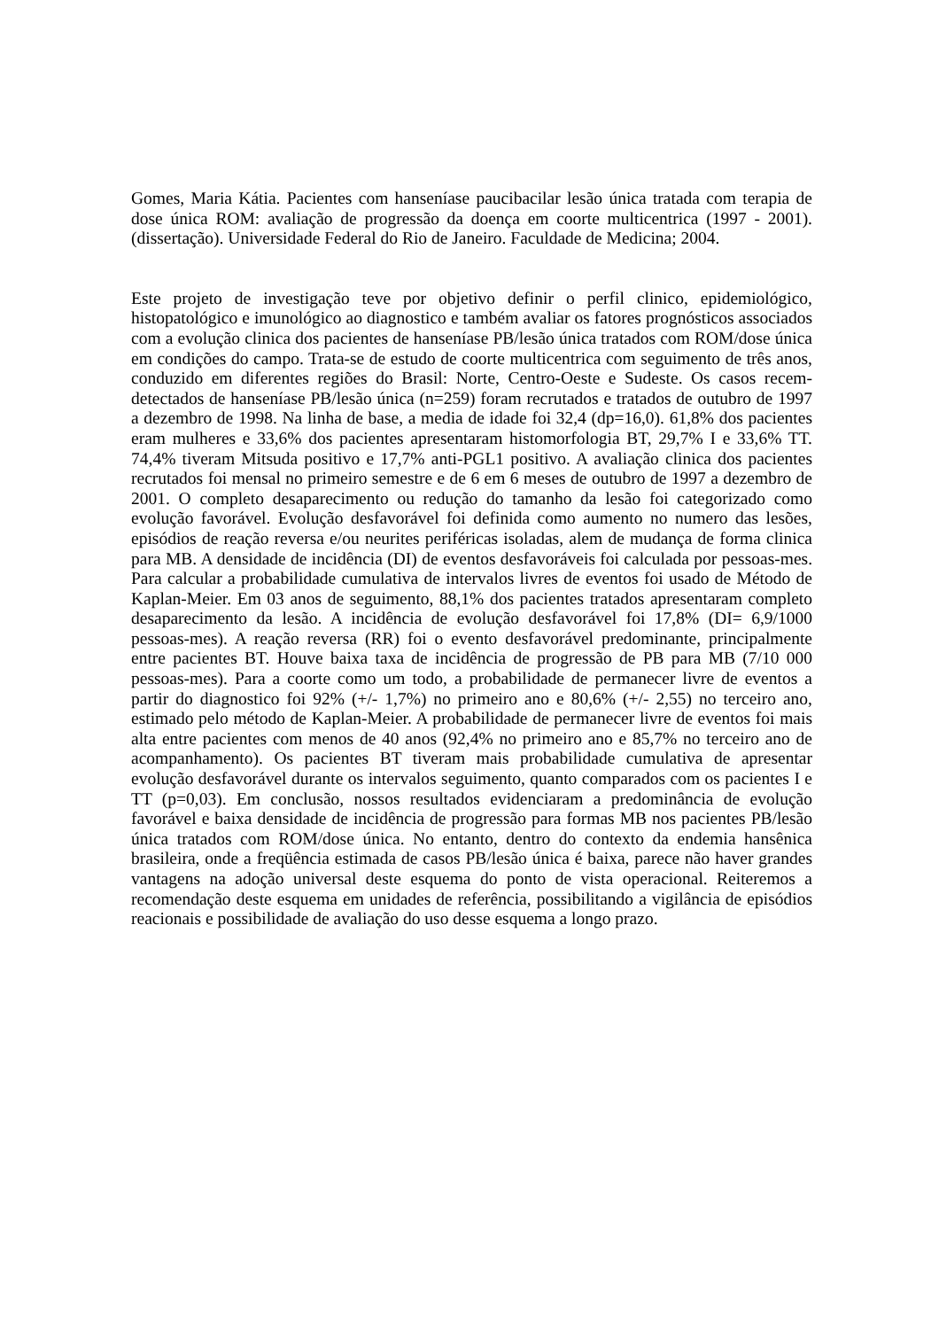Gomes, Maria Kátia. Pacientes com hanseníase paucibacilar lesão única tratada com terapia de dose única ROM: avaliação de progressão da doença em coorte multicentrica (1997 - 2001). (dissertação). Universidade Federal do Rio de Janeiro. Faculdade de Medicina; 2004.
Este projeto de investigação teve por objetivo definir o perfil clinico, epidemiológico, histopatológico e imunológico ao diagnostico e também avaliar os fatores prognósticos associados com a evolução clinica dos pacientes de hanseníase PB/lesão única tratados com ROM/dose única em condições do campo. Trata-se de estudo de coorte multicentrica com seguimento de três anos, conduzido em diferentes regiões do Brasil: Norte, Centro-Oeste e Sudeste. Os casos recem-detectados de hanseníase PB/lesão única (n=259) foram recrutados e tratados de outubro de 1997 a dezembro de 1998. Na linha de base, a media de idade foi 32,4 (dp=16,0). 61,8% dos pacientes eram mulheres e 33,6% dos pacientes apresentaram histomorfologia BT, 29,7% I e 33,6% TT. 74,4% tiveram Mitsuda positivo e 17,7% anti-PGL1 positivo. A avaliação clinica dos pacientes recrutados foi mensal no primeiro semestre e de 6 em 6 meses de outubro de 1997 a dezembro de 2001. O completo desaparecimento ou redução do tamanho da lesão foi categorizado como evolução favorável. Evolução desfavorável foi definida como aumento no numero das lesões, episódios de reação reversa e/ou neurites periféricas isoladas, alem de mudança de forma clinica para MB. A densidade de incidência (DI) de eventos desfavoráveis foi calculada por pessoas-mes. Para calcular a probabilidade cumulativa de intervalos livres de eventos foi usado de Método de Kaplan-Meier. Em 03 anos de seguimento, 88,1% dos pacientes tratados apresentaram completo desaparecimento da lesão. A incidência de evolução desfavorável foi 17,8% (DI= 6,9/1000 pessoas-mes). A reação reversa (RR) foi o evento desfavorável predominante, principalmente entre pacientes BT. Houve baixa taxa de incidência de progressão de PB para MB (7/10 000 pessoas-mes). Para a coorte como um todo, a probabilidade de permanecer livre de eventos a partir do diagnostico foi 92% (+/- 1,7%) no primeiro ano e 80,6% (+/- 2,55) no terceiro ano, estimado pelo método de Kaplan-Meier. A probabilidade de permanecer livre de eventos foi mais alta entre pacientes com menos de 40 anos (92,4% no primeiro ano e 85,7% no terceiro ano de acompanhamento). Os pacientes BT tiveram mais probabilidade cumulativa de apresentar evolução desfavorável durante os intervalos seguimento, quanto comparados com os pacientes I e TT (p=0,03). Em conclusão, nossos resultados evidenciaram a predominância de evolução favorável e baixa densidade de incidência de progressão para formas MB nos pacientes PB/lesão única tratados com ROM/dose única. No entanto, dentro do contexto da endemia hansênica brasileira, onde a freqüência estimada de casos PB/lesão única é baixa, parece não haver grandes vantagens na adoção universal deste esquema do ponto de vista operacional. Reiteremos a recomendação deste esquema em unidades de referência, possibilitando a vigilância de episódios reacionais e possibilidade de avaliação do uso desse esquema a longo prazo.